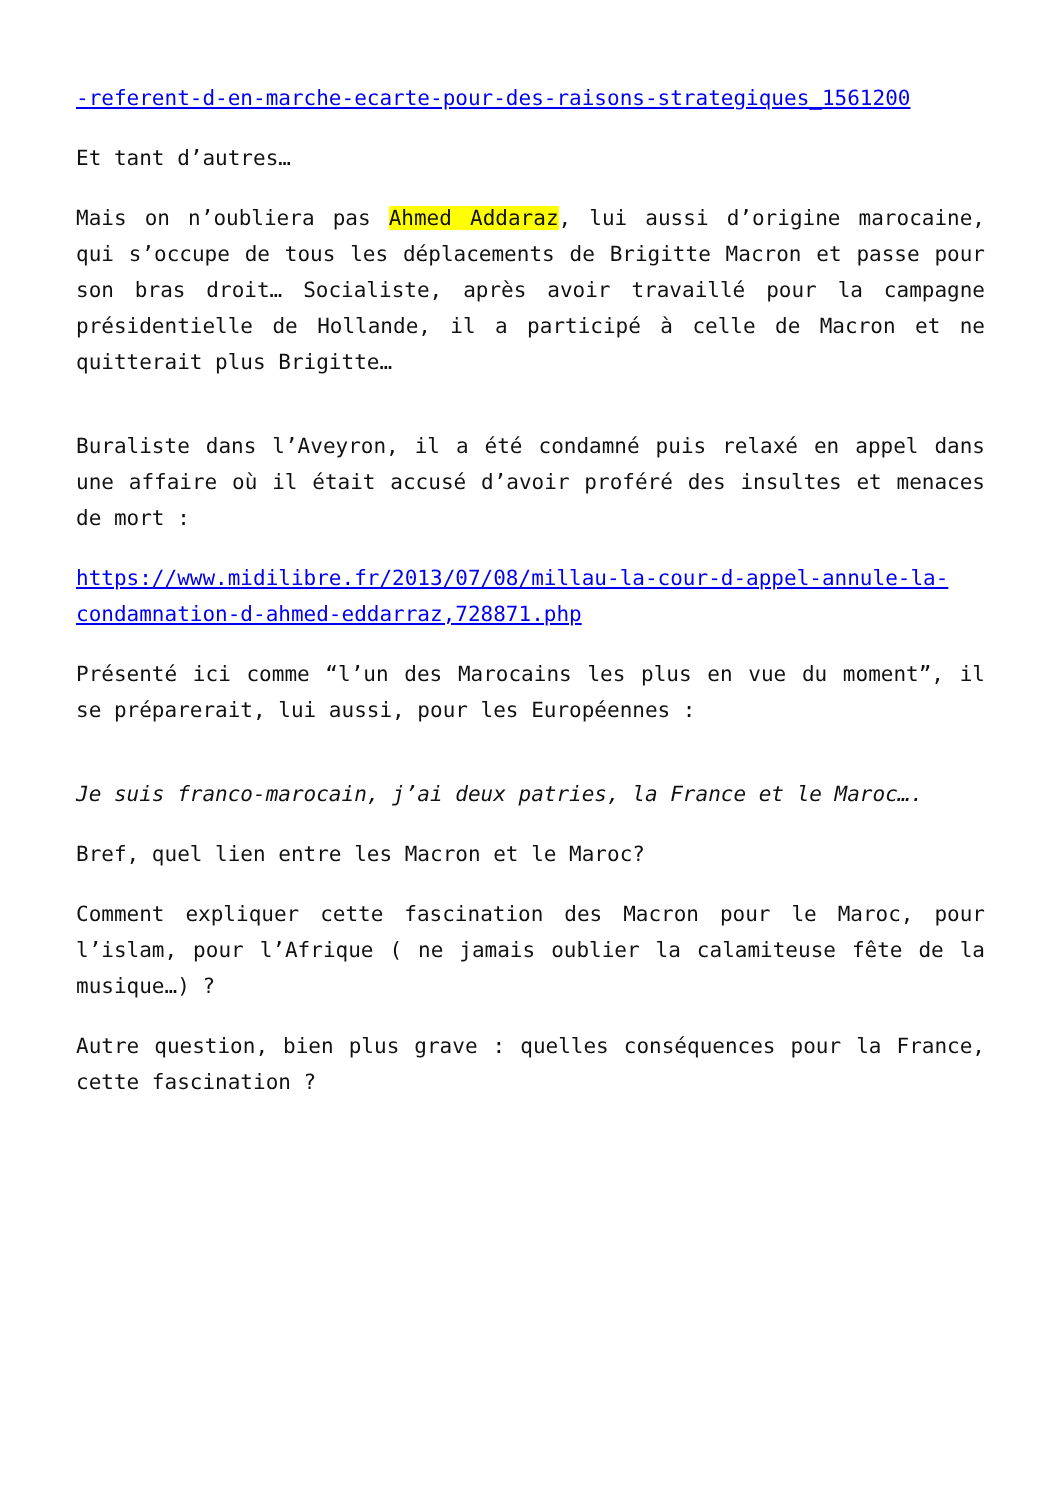-referent-d-en-marche-ecarte-pour-des-raisons-strategiques_1561200
Et tant d’autres…
Mais on n’oubliera pas Ahmed Addaraz, lui aussi d’origine marocaine, qui s’occupe de tous les déplacements de Brigitte Macron et passe pour son bras droit… Socialiste, après avoir travaillé pour la campagne présidentielle de Hollande, il a participé à celle de Macron et ne quitterait plus Brigitte…
Buraliste dans l’Aveyron, il a été condamné puis relaxé en appel dans une affaire où il était accusé d’avoir proféré des insultes et menaces de mort :
https://www.midilibre.fr/2013/07/08/millau-la-cour-d-appel-annule-la-condamnation-d-ahmed-eddarraz,728871.php
Présenté ici comme “l’un des Marocains les plus en vue du moment”, il se préparerait, lui aussi, pour les Européennes :
Je suis franco-marocain, j’ai deux patries, la France et le Maroc….
Bref, quel lien entre les Macron et le Maroc?
Comment expliquer cette fascination des Macron pour le Maroc, pour l’islam, pour l’Afrique ( ne jamais oublier la calamiteuse fête de la musique…) ?
Autre question, bien plus grave : quelles conséquences pour la France, cette fascination ?